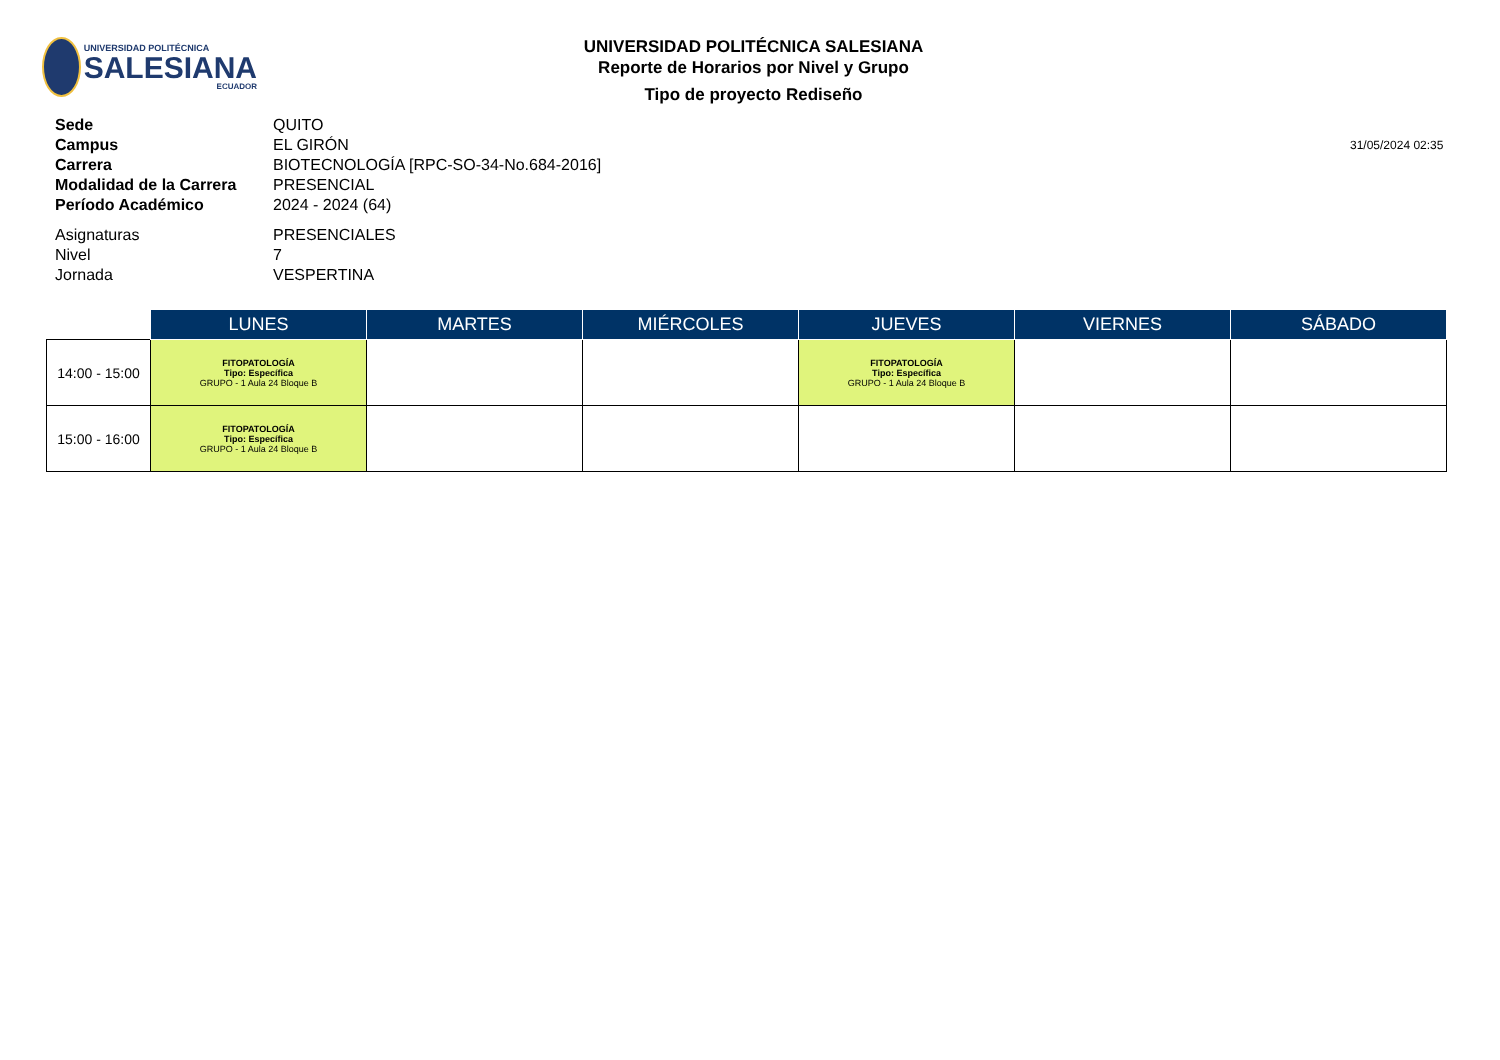UNIVERSIDAD POLITÉCNICA
SALESIANA
ECUADOR
UNIVERSIDAD POLITÉCNICA SALESIANA
Reporte de Horarios por Nivel y Grupo
Tipo de proyecto Rediseño
Sede
QUITO
Campus
EL GIRÓN
31/05/2024 02:35
Carrera
BIOTECNOLOGÍA [RPC-SO-34-No.684-2016]
Modalidad de la Carrera
PRESENCIAL
Período Académico
2024 - 2024 (64)
Asignaturas
PRESENCIALES
Nivel
7
Jornada
VESPERTINA
| | LUNES | MARTES | MIÉRCOLES | JUEVES | VIERNES | SÁBADO |
| --- | --- | --- | --- | --- | --- | --- |
| 14:00 - 15:00 | FITOPATOLOGÍA Tipo: Específica GRUPO - 1 Aula 24 Bloque B | | | FITOPATOLOGÍA Tipo: Específica GRUPO - 1 Aula 24 Bloque B | | |
| 15:00 - 16:00 | FITOPATOLOGÍA Tipo: Específica GRUPO - 1 Aula 24 Bloque B | | | | | |